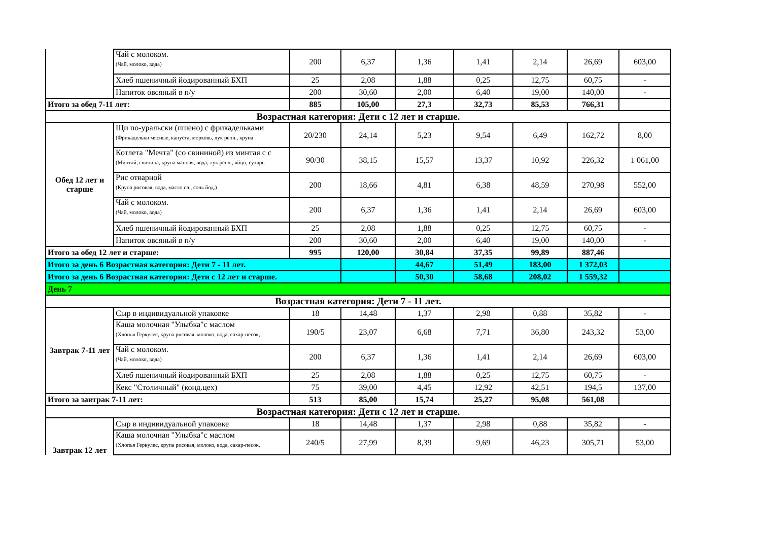| | Чай с молоком. (Чай, молоко, вода) | 200 | 6,37 | 1,36 | 1,41 | 2,14 | 26,69 | 603,00 |
| | Хлеб пшеничный йодированный БХП | 25 | 2,08 | 1,88 | 0,25 | 12,75 | 60,75 | - |
| | Напиток овсяный в п/у | 200 | 30,60 | 2,00 | 6,40 | 19,00 | 140,00 | - |
| Итого за обед 7-11 лет: | | 885 | 105,00 | 27,3 | 32,73 | 85,53 | 766,31 | |
| Возрастная категория: Дети с 12 лет и старше. | | | | | | | | |
| Обед 12 лет и старше | Щи по-уральски (пшено) с фрикадельками (Фрикадельки мясные, капуста, морковь, лук репч., крупа | 20/230 | 24,14 | 5,23 | 9,54 | 6,49 | 162,72 | 8,00 |
| | Котлета "Мечта" (со свининой) из минтая с с (Минтай, свинина, крупа манная, вода, лук репч., яйцо, сухарь | 90/30 | 38,15 | 15,57 | 13,37 | 10,92 | 226,32 | 1 061,00 |
| | Рис отварной (Крупа рисовая, вода, масло сл., соль йод.) | 200 | 18,66 | 4,81 | 6,38 | 48,59 | 270,98 | 552,00 |
| | Чай с молоком. (Чай, молоко, вода) | 200 | 6,37 | 1,36 | 1,41 | 2,14 | 26,69 | 603,00 |
| | Хлеб пшеничный йодированный БХП | 25 | 2,08 | 1,88 | 0,25 | 12,75 | 60,75 | - |
| | Напиток овсяный в п/у | 200 | 30,60 | 2,00 | 6,40 | 19,00 | 140,00 | - |
| Итого за обед 12 лет и старше: | | 995 | 120,00 | 30,84 | 37,35 | 99,89 | 887,46 | |
| Итого за день 6 Возрастная категория: Дети 7 - 11 лет. | | | | 44,67 | 51,49 | 183,00 | 1 372,03 | |
| Итого за день 6 Возрастная категория: Дети с 12 лет и старше. | | | | 50,30 | 58,68 | 208,02 | 1 559,32 | |
| День 7 | | | | | | | | |
| Возрастная категория: Дети 7 - 11 лет. | | | | | | | | |
| Завтрак 7-11 лет | Сыр в индивидуальной упаковке | 18 | 14,48 | 1,37 | 2,98 | 0,88 | 35,82 | - |
| | Каша молочная "Улыбка"с маслом (Хлопья Геркулес, крупа рисовая, молоко, вода, сахар-песок, | 190/5 | 23,07 | 6,68 | 7,71 | 36,80 | 243,32 | 53,00 |
| | Чай с молоком. (Чай, молоко, вода) | 200 | 6,37 | 1,36 | 1,41 | 2,14 | 26,69 | 603,00 |
| | Хлеб пшеничный йодированный БХП | 25 | 2,08 | 1,88 | 0,25 | 12,75 | 60,75 | - |
| | Кекс "Столичный" (конд.цех) | 75 | 39,00 | 4,45 | 12,92 | 42,51 | 194,5 | 137,00 |
| Итого за завтрак 7-11 лет: | | 513 | 85,00 | 15,74 | 25,27 | 95,08 | 561,08 | |
| Возрастная категория: Дети с 12 лет и старше. | | | | | | | | |
| Завтрак 12 лет | Сыр в индивидуальной упаковке | 18 | 14,48 | 1,37 | 2,98 | 0,88 | 35,82 | - |
| | Каша молочная "Улыбка"с маслом (Хлопья Геркулес, крупа рисовая, молоко, вода, сахар-песок, | 240/5 | 27,99 | 8,39 | 9,69 | 46,23 | 305,71 | 53,00 |